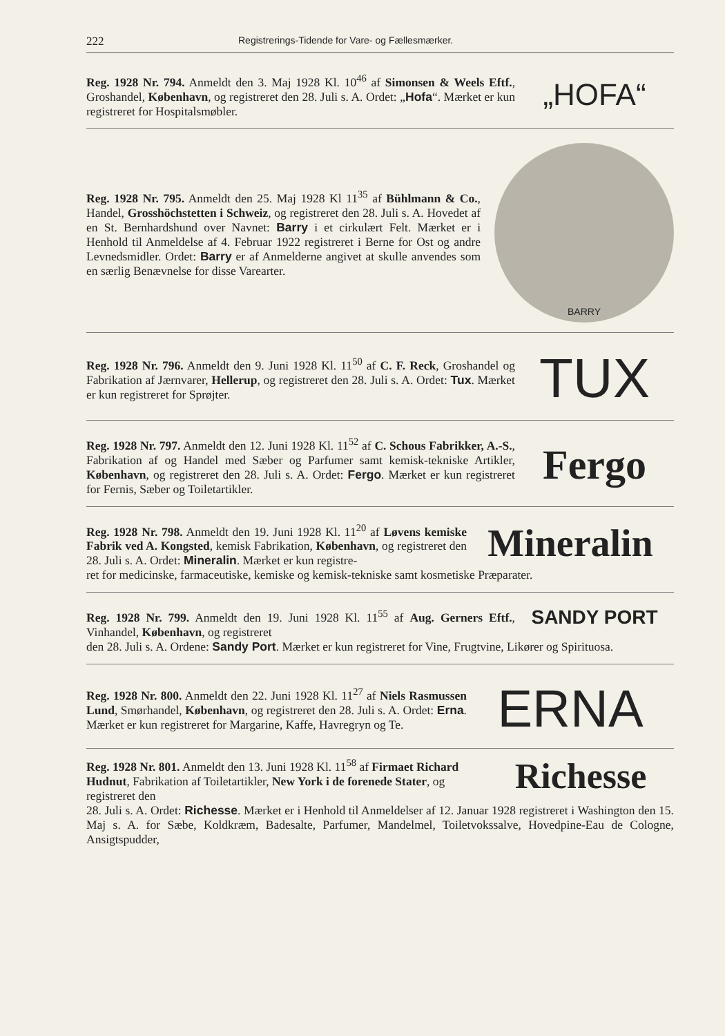222 Registrerings-Tidende for Vare- og Fællesmærker.
Reg. 1928 Nr. 794. Anmeldt den 3. Maj 1928 Kl. 10<sup>46</sup> af Simonsen & Weels Eftf., Groshandel, København, og registreret den 28. Juli s. A. Ordet: „Hofa“. Mærket er kun registreret for Hospitalsmøbler.
„HOFA“
Reg. 1928 Nr. 795. Anmeldt den 25. Maj 1928 Kl 11<sup>35</sup> af Bühlmann & Co., Handel, Grosshöchstetten i Schweiz, og registreret den 28. Juli s. A. Hovedet af en St. Bernhardshund over Navnet: Barry i et cirkulært Felt. Mærket er i Henhold til Anmeldelse af 4. Februar 1922 registreret i Berne for Ost og andre Levnedsmidler. Ordet: Barry er af Anmelderne angivet at skulle anvendes som en særlig Benævnelse for disse Varearter.
BARRY
Reg. 1928 Nr. 796. Anmeldt den 9. Juni 1928 Kl. 11<sup>50</sup> af C. F. Reck, Groshandel og Fabrikation af Jærnvarer, Hellerup, og registreret den 28. Juli s. A. Ordet: Tux. Mærket er kun registreret for Sprøjter.
TUX
Reg. 1928 Nr. 797. Anmeldt den 12. Juni 1928 Kl. 11<sup>52</sup> af C. Schous Fabrikker, A.-S., Fabrikation af og Handel med Sæber og Parfumer samt kemisk-tekniske Artikler, København, og registreret den 28. Juli s. A. Ordet: Fergo. Mærket er kun registreret for Fernis, Sæber og Toiletartikler.
Fergo
Reg. 1928 Nr. 798. Anmeldt den 19. Juni 1928 Kl. 11<sup>20</sup> af Løvens kemiske Fabrik ved A. Kongsted, kemisk Fabrikation, København, og registreret den 28. Juli s. A. Ordet: Mineralin. Mærket er kun registre-
Mineralin
ret for medicinske, farmaceutiske, kemiske og kemisk-tekniske samt kosmetiske Præparater.
Reg. 1928 Nr. 799. Anmeldt den 19. Juni 1928 Kl. 11<sup>55</sup> af Aug. Gerners Eftf., Vinhandel, København, og registreret
SANDY PORT
den 28. Juli s. A. Ordene: Sandy Port. Mærket er kun registreret for Vine, Frugtvine, Likører og Spirituosa.
Reg. 1928 Nr. 800. Anmeldt den 22. Juni 1928 Kl. 11<sup>27</sup> af Niels Rasmussen Lund, Smørhandel, København, og registreret den 28. Juli s. A. Ordet: Erna. Mærket er kun registreret for Margarine, Kaffe, Havregryn og Te.
ERNA
Reg. 1928 Nr. 801. Anmeldt den 13. Juni 1928 Kl. 11<sup>58</sup> af Firmaet Richard Hudnut, Fabrikation af Toiletartikler, New York i de forenede Stater, og registreret den
Richesse
28. Juli s. A. Ordet: Richesse. Mærket er i Henhold til Anmeldelser af 12. Januar 1928 registreret i Washington den 15. Maj s. A. for Sæbe, Koldkræm, Badesalte, Parfumer, Mandelmel, Toiletvokssalve, Hovedpine-Eau de Cologne, Ansigtspudder,